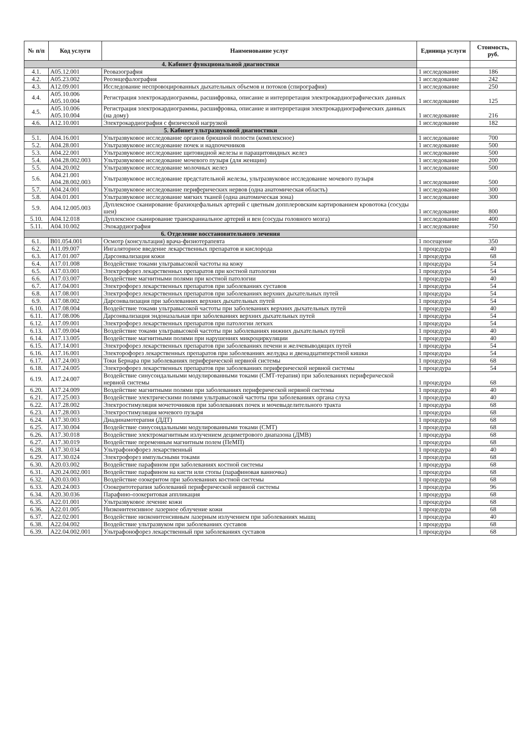| № п/п | Код услуги | Наименование услуг | Единица услуги | Стоимость, руб. |
| --- | --- | --- | --- | --- |
| 4. Кабинет функциональной диагностики | | | | |
| 4.1. | A05.12.001 | Реовазография | 1 исследование | 186 |
| 4.2. | A05.23.002 | Реоэнцефалография | 1 исследование | 242 |
| 4.3. | A12.09.001 | Исследование неспровоцированных дыхательных объемов и потоков (спирография) | 1 исследование | 250 |
| 4.4. | A05.10.006 A05.10.004 | Регистрация электрокардиограммы, расшифровка, описание и интерпретация электрокардиографических данных | 1 исследование | 125 |
| 4.5. | A05.10.006 A05.10.004 | Регистрация электрокардиограммы, расшифровка, описание и интерпретация электрокардиографических данных (на дому) | 1 исследование | 216 |
| 4.6. | A12.10.001 | Электрокардиография с физической нагрузкой | 1 исследование | 182 |
| 5. Кабинет ультразвуковой диагностики | | | | |
| 5.1. | A04.16.001 | Ультразвуковое исследование органов брюшной полости (комплексное) | 1 исследование | 700 |
| 5.2. | A04.28.001 | Ультразвуковое исследование почек и надпочечников | 1 исследование | 500 |
| 5.3. | A04.22.001 | Ультразвуковое исследование щитовидной железы и паращитовидных желез | 1 исследование | 500 |
| 5.4. | A04.28.002.003 | Ультразвуковое исследование мочевого пузыря (для женщин) | 1 исследование | 200 |
| 5.5. | A04.20.002 | Ультразвуковое исследование молочных желез | 1 исследование | 500 |
| 5.6. | A04.21.001 A04.28.002.003 | Ультразвуковое исследование предстательной железы, ультразвуковое исследование мочевого пузыря | 1 исследование | 500 |
| 5.7. | A04.24.001 | Ультразвуковое исследование периферических нервов (одна анатомическая область) | 1 исследование | 300 |
| 5.8. | A04.01.001 | Ультразвуковое исследование мягких тканей (одна анатомическая зона) | 1 исследование | 300 |
| 5.9. | A04.12.005.003 | Дуплексное сканирование брахиоцефальных артерий с цветным допплеровским картированием кровотока (сосуды шеи) | 1 исследование | 800 |
| 5.10. | A04.12.018 | Дуплексное сканирование транскраниальное артерий и вен (сосуды головного мозга) | 1 исследование | 400 |
| 5.11. | A04.10.002 | Эхокардиография | 1 исследование | 750 |
| 6. Отделение восстановительного лечения | | | | |
| 6.1. | B01.054.001 | Осмотр (консультация) врача-физиотерапевта | 1 посещение | 350 |
| 6.2. | A11.09.007 | Ингаляторное введение лекарственных препаратов и кислорода | 1 процедура | 40 |
| 6.3. | A17.01.007 | Дарсонвализация кожи | 1 процедура | 68 |
| 6.4. | A17.01.008 | Воздействие токами ультравысокой частоты на кожу | 1 процедура | 54 |
| 6.5. | A17.03.001 | Электрофорез лекарственных препаратов при костной патологии | 1 процедура | 54 |
| 6.6. | A17.03.007 | Воздействие магнитными полями при костной патологии | 1 процедура | 40 |
| 6.7. | A17.04.001 | Электрофорез лекарственных препаратов при заболеваниях суставов | 1 процедура | 54 |
| 6.8. | A17.08.001 | Электрофорез лекарственных препаратов при заболеваниях верхних дыхательных путей | 1 процедура | 54 |
| 6.9. | A17.08.002 | Дарсонвализация при заболеваниях верхних дыхательных путей | 1 процедура | 54 |
| 6.10. | A17.08.004 | Воздействие токами ультравысокой частоты при заболеваниях верхних дыхательных путей | 1 процедура | 40 |
| 6.11. | A17.08.006 | Дарсонвализация эндоназальная при заболеваниях верхних дыхательных путей | 1 процедура | 54 |
| 6.12. | A17.09.001 | Электрофорез лекарственных препаратов при патологии легких | 1 процедура | 54 |
| 6.13. | A17.09.004 | Воздействие токами ультравысокой частоты при заболеваниях нижних дыхательных путей | 1 процедура | 40 |
| 6.14. | A17.13.005 | Воздействие магнитными полями при нарушениях микроциркуляции | 1 процедура | 40 |
| 6.15. | A17.14.001 | Электрофорез лекарственных препаратов при заболеваниях печени и желчевыводящих путей | 1 процедура | 54 |
| 6.16. | A17.16.001 | Электорофорез лекарственных препаратов при заболеваниях желудка и двенадцатиперстной кишки | 1 процедура | 54 |
| 6.17. | A17.24.003 | Токи Бернара при заболеваниях периферической нервной системы | 1 процедура | 68 |
| 6.18. | A17.24.005 | Электрофорез лекарственных препаратов при заболеваниях периферической нервной системы | 1 процедура | 54 |
| 6.19. | A17.24.007 | Воздействие синусоидальными модулированными токами (СМТ-терапия) при заболеваниях периферической нервной системы | 1 процедура | 68 |
| 6.20. | A17.24.009 | Воздействие магнитными полями при заболеваниях периферической нервной системы | 1 процедура | 40 |
| 6.21. | A17.25.003 | Воздействие электрическими полями ультравысокой частоты при заболеваниях органа слуха | 1 процедура | 40 |
| 6.22. | A17.28.002 | Электростимуляция мочеточников при заболеваниях почек и мочевыделительного тракта | 1 процедура | 68 |
| 6.23. | A17.28.003 | Электростимуляция мочевого пузыря | 1 процедура | 68 |
| 6.24. | A17.30.003 | Диадинамотерапия (ДДТ) | 1 процедура | 68 |
| 6.25. | A17.30.004 | Воздействие синусоидальными модулированными токами (СМТ) | 1 процедура | 68 |
| 6.26. | A17.30.018 | Воздействие электромагнитным излучением дециметрового диапазона (ДМВ) | 1 процедура | 68 |
| 6.27. | A17.30.019 | Воздействие переменным магнитным полем (ПеМП) | 1 процедура | 68 |
| 6.28. | A17.30.034 | Ультрафонофорез лекарственный | 1 процедура | 40 |
| 6.29. | A17.30.024 | Электрофорез импульсными токами | 1 процедура | 68 |
| 6.30. | A20.03.002 | Воздействие парафином при заболеваниях костной системы | 1 процедура | 68 |
| 6.31. | A20.24.002.001 | Воздействие парафином на кисти или стопы (парафиновая ванночка) | 1 процедура | 68 |
| 6.32. | A20.03.003 | Воздействие озокеритом при заболеваниях костной системы | 1 процедура | 68 |
| 6.33. | A20.24.003 | Озокеритотерапия заболеваний периферической нервной системы | 1 процедура | 96 |
| 6.34. | A20.30.036 | Парафино-озокеритовая аппликация | 1 процедура | 68 |
| 6.35. | A22.01.001 | Ультразвуковое лечение кожи | 1 процедура | 68 |
| 6.36. | A22.01.005 | Низкоинтенсивное лазерное облучение кожи | 1 процедура | 68 |
| 6.37. | A22.02.001 | Воздействие низкоинтенсивным лазерным излучением при заболеваниях мышц | 1 процедура | 40 |
| 6.38. | A22.04.002 | Воздействие ультразвуком при заболеваниях суставов | 1 процедура | 68 |
| 6.39. | A22.04.002.001 | Ультрафонофорез лекарственный при заболеваниях суставов | 1 процедура | 68 |